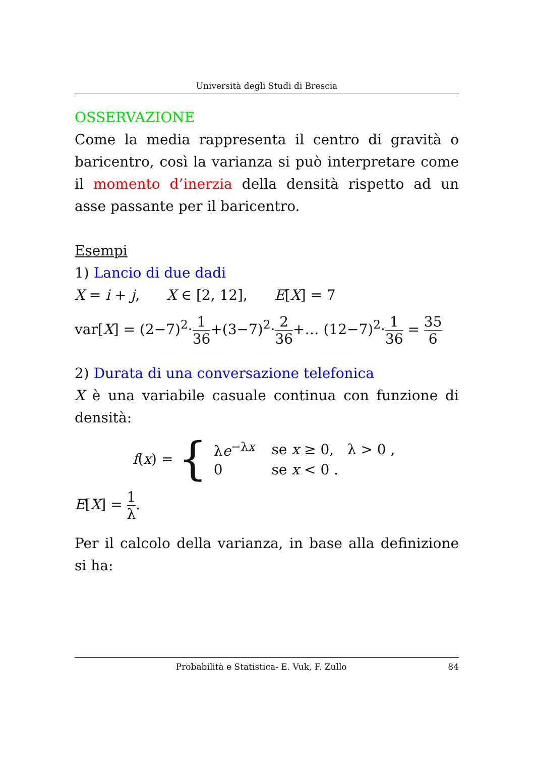Università degli Studi di Brescia
OSSERVAZIONE
Come la media rappresenta il centro di gravità o baricentro, così la varianza si può interpretare come il momento d’inerzia della densità rispetto ad un asse passante per il baricentro.
Esempi
1) Lancio di due dadi
X = i + j, X ∈ [2, 12], E[X] = 7
var[X] = (2−7)<sup>2</sup>·1 36+(3−7)<sup>2</sup>·2 36+… (12−7)<sup>2</sup>·1 36 = 35 6
2) Durata di una conversazione telefonica
X è una variabile casuale continua con funzione di densità:
f(x) = {
| λ e<sup>−λx</sup> | se x ≥ 0, λ > 0 , |
| 0 | se x < 0 . |
E[X] = 1 λ.
Per il calcolo della varianza, in base alla definizione si ha:
Probabilità e Statistica- E. Vuk, F. Zullo 84